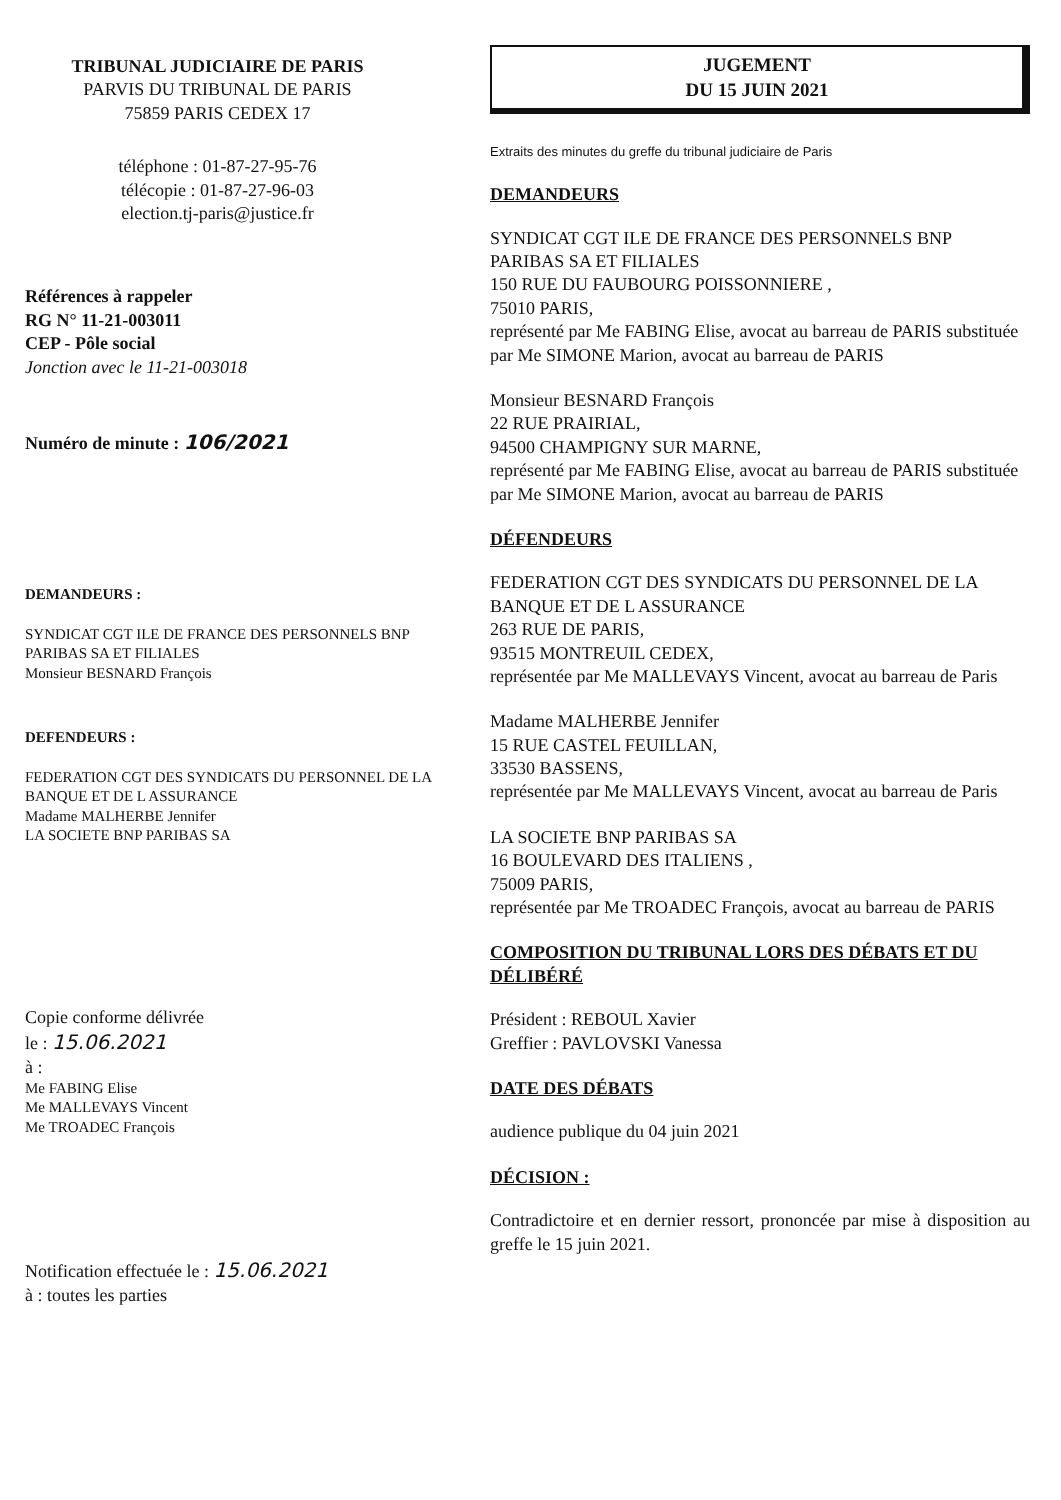TRIBUNAL JUDICIAIRE DE PARIS
PARVIS DU TRIBUNAL DE PARIS
75859 PARIS CEDEX 17
téléphone : 01-87-27-95-76
télécopie : 01-87-27-96-03
election.tj-paris@justice.fr
Références à rappeler
RG N° 11-21-003011
CEP - Pôle social
Jonction avec le 11-21-003018
Numéro de minute : 106/2021
DEMANDEURS :
SYNDICAT CGT ILE DE FRANCE DES PERSONNELS BNP PARIBAS SA ET FILIALES
Monsieur BESNARD François
DEFENDEURS :
FEDERATION CGT DES SYNDICATS DU PERSONNEL DE LA BANQUE ET DE L ASSURANCE
Madame MALHERBE Jennifer
LA SOCIETE BNP PARIBAS SA
Copie conforme délivrée
le : 15.06.2021
à :
Me FABING Elise
Me MALLEVAYS Vincent
Me TROADEC François
Notification effectuée le : 15.06.2021
à : toutes les parties
JUGEMENT
DU 15 JUIN 2021
Extraits des minutes du greffe du tribunal judiciaire de Paris
DEMANDEURS
SYNDICAT CGT ILE DE FRANCE DES PERSONNELS BNP PARIBAS SA ET FILIALES
150 RUE DU FAUBOURG POISSONNIERE ,
75010 PARIS,
représenté par Me FABING Elise, avocat au barreau de PARIS substituée par Me SIMONE Marion, avocat au barreau de PARIS
Monsieur BESNARD François
22 RUE PRAIRIAL,
94500 CHAMPIGNY SUR MARNE,
représenté par Me FABING Elise, avocat au barreau de PARIS substituée par Me SIMONE Marion, avocat au barreau de PARIS
DÉFENDEURS
FEDERATION CGT DES SYNDICATS DU PERSONNEL DE LA BANQUE ET DE L ASSURANCE
263 RUE DE PARIS,
93515 MONTREUIL CEDEX,
représentée par Me MALLEVAYS Vincent, avocat au barreau de Paris
Madame MALHERBE Jennifer
15 RUE CASTEL FEUILLAN,
33530 BASSENS,
représentée par Me MALLEVAYS Vincent, avocat au barreau de Paris
LA SOCIETE BNP PARIBAS SA
16 BOULEVARD DES ITALIENS ,
75009 PARIS,
représentée par Me TROADEC François, avocat au barreau de PARIS
COMPOSITION DU TRIBUNAL LORS DES DÉBATS ET DU DÉLIBÉRÉ
Président : REBOUL Xavier
Greffier : PAVLOVSKI Vanessa
DATE DES DÉBATS
audience publique du 04 juin 2021
DÉCISION :
Contradictoire et en dernier ressort, prononcée par mise à disposition au greffe le 15 juin 2021.